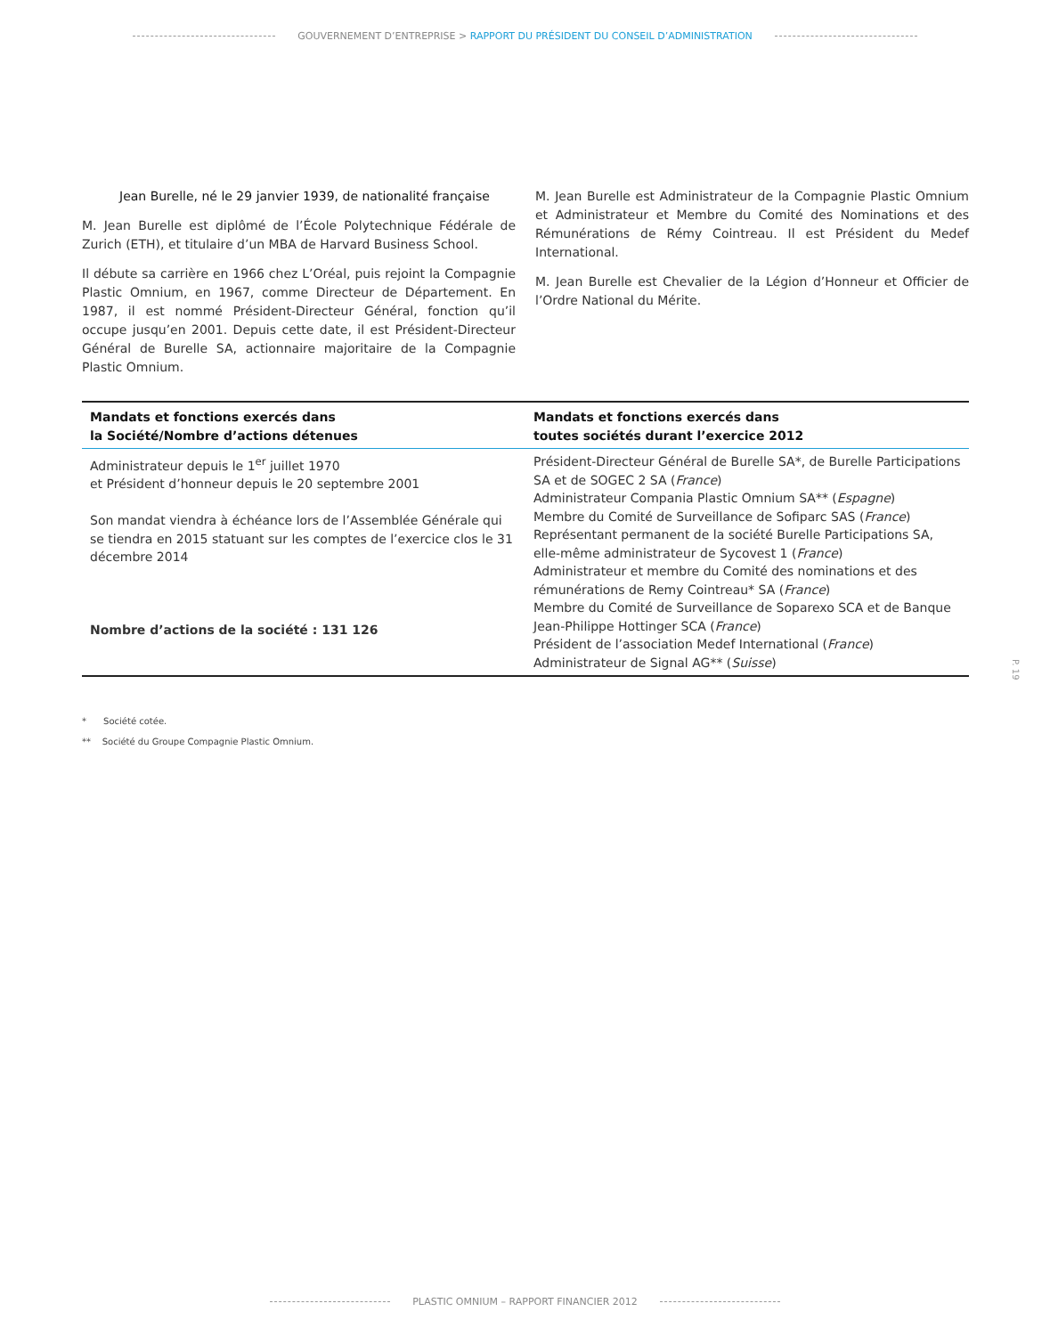GOUVERNEMENT D’ENTREPRISE > RAPPORT DU PRÉSIDENT DU CONSEIL D’ADMINISTRATION
Jean Burelle, né le 29 janvier 1939, de nationalité française
M. Jean Burelle est diplômé de l’École Polytechnique Fédérale de Zurich (ETH), et titulaire d’un MBA de Harvard Business School.
Il débute sa carrière en 1966 chez L’Oréal, puis rejoint la Compagnie Plastic Omnium, en 1967, comme Directeur de Département. En 1987, il est nommé Président-Directeur Général, fonction qu’il occupe jusqu’en 2001. Depuis cette date, il est Président-Directeur Général de Burelle SA, actionnaire majoritaire de la Compagnie Plastic Omnium.
M. Jean Burelle est Administrateur de la Compagnie Plastic Omnium et Administrateur et Membre du Comité des Nominations et des Rémunérations de Rémy Cointreau. Il est Président du Medef International.
M. Jean Burelle est Chevalier de la Légion d’Honneur et Officier de l’Ordre National du Mérite.
| Mandats et fonctions exercés dans la Société/Nombre d’actions détenues | Mandats et fonctions exercés dans toutes sociétés durant l’exercice 2012 |
| --- | --- |
| Administrateur depuis le 1<sup>er</sup> juillet 1970 et Président d’honneur depuis le 20 septembre 2001 Son mandat viendra à échéance lors de l’Assemblée Générale qui se tiendra en 2015 statuant sur les comptes de l’exercice clos le 31 décembre 2014 Nombre d’actions de la société : 131 126 | Président-Directeur Général de Burelle SA*, de Burelle Participations SA et de SOGEC 2 SA ( France ) Administrateur Compania Plastic Omnium SA** ( Espagne ) Membre du Comité de Surveillance de Sofiparc SAS ( France ) Représentant permanent de la société Burelle Participations SA, elle-même administrateur de Sycovest 1 ( France ) Administrateur et membre du Comité des nominations et des rémunérations de Remy Cointreau* SA ( France ) Membre du Comité de Surveillance de Soparexo SCA et de Banque Jean-Philippe Hottinger SCA ( France ) Président de l’association Medef International ( France ) Administrateur de Signal AG** ( Suisse ) |
* Société cotée.
** Société du Groupe Compagnie Plastic Omnium.
P. 19
PLASTIC OMNIUM – RAPPORT FINANCIER 2012